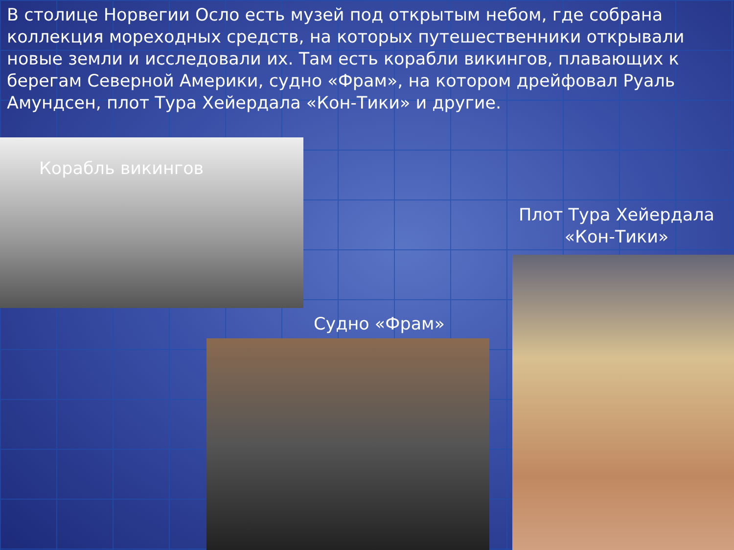В столице Норвегии Осло есть музей под открытым небом, где собрана коллекция мореходных средств, на которых путешественники открывали новые земли и исследовали их. Там есть корабли викингов, плавающих к берегам Северной Америки, судно «Фрам», на котором дрейфовал Руаль Амундсен, плот Тура Хейердала «Кон-Тики» и другие.
Корабль викингов
Судно «Фрам»
Плот Тура Хейердала
«Кон-Тики»